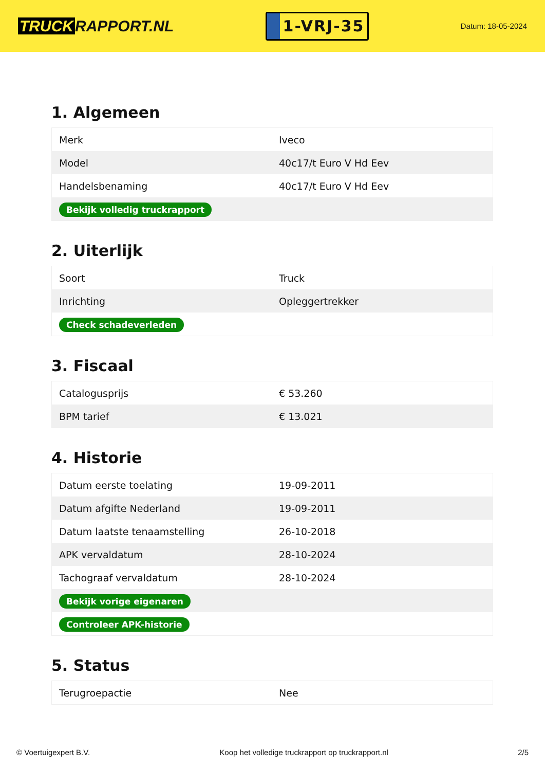TRUCK RAPPORT.NL
1-VRJ-35
Datum: 18-05-2024
1. Algemeen
| Merk | Iveco |
| Model | 40c17/t Euro V Hd Eev |
| Handelsbenaming | 40c17/t Euro V Hd Eev |
| Bekijk volledig truckrapport | |
2. Uiterlijk
| Soort | Truck |
| Inrichting | Opleggertrekker |
| Check schadeverleden | |
3. Fiscaal
| Catalogusprijs | € 53.260 |
| BPM tarief | € 13.021 |
4. Historie
| Datum eerste toelating | 19-09-2011 |
| Datum afgifte Nederland | 19-09-2011 |
| Datum laatste tenaamstelling | 26-10-2018 |
| APK vervaldatum | 28-10-2024 |
| Tachograaf vervaldatum | 28-10-2024 |
| Bekijk vorige eigenaren | |
| Controleer APK-historie | |
5. Status
| Terugroepactie | Nee |
© Voertuigexpert B.V. Koop het volledige truckrapport op truckrapport.nl 2/5